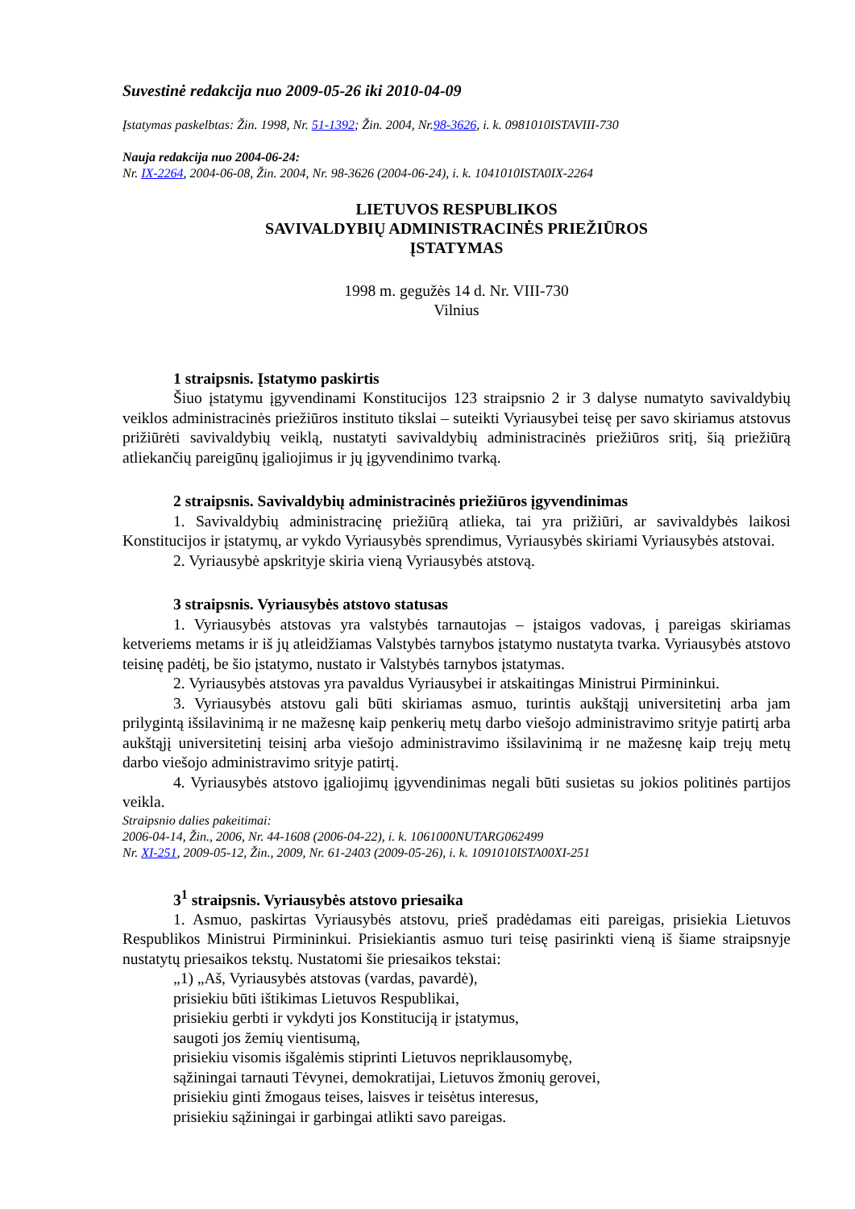Suvestinė redakcija nuo 2009-05-26 iki 2010-04-09
Įstatymas paskelbtas: Žin. 1998, Nr. 51-1392; Žin. 2004, Nr.98-3626, i. k. 0981010ISTAVIII-730
Nauja redakcija nuo 2004-06-24:
Nr. IX-2264, 2004-06-08, Žin. 2004, Nr. 98-3626 (2004-06-24), i. k. 1041010ISTA0IX-2264
LIETUVOS RESPUBLIKOS
SAVIVALDYBIŲ ADMINISTRACINĖS PRIEŽIŪROS
ĮSTATYMAS
1998 m. gegužės 14 d. Nr. VIII-730
Vilnius
1 straipsnis. Įstatymo paskirtis
Šiuo įstatymu įgyvendinami Konstitucijos 123 straipsnio 2 ir 3 dalyse numatyto savivaldybių veiklos administracinės priežiūros instituto tikslai – suteikti Vyriausybei teisę per savo skiriamus atstovus prižiūrėti savivaldybių veiklą, nustatyti savivaldybių administracinės priežiūros sritį, šią priežiūrą atliekančių pareigūnų įgaliojimus ir jų įgyvendinimo tvarką.
2 straipsnis. Savivaldybių administracinės priežiūros įgyvendinimas
1. Savivaldybių administracinę priežiūrą atlieka, tai yra prižiūri, ar savivaldybės laikosi Konstitucijos ir įstatymų, ar vykdo Vyriausybės sprendimus, Vyriausybės skiriami Vyriausybės atstovai.
2. Vyriausybė apskrityje skiria vieną Vyriausybės atstovą.
3 straipsnis. Vyriausybės atstovo statusas
1. Vyriausybės atstovas yra valstybės tarnautojas – įstaigos vadovas, į pareigas skiriamas ketveriems metams ir iš jų atleidžiamas Valstybės tarnybos įstatymo nustatyta tvarka. Vyriausybės atstovo teisinę padėtį, be šio įstatymo, nustato ir Valstybės tarnybos įstatymas.
2. Vyriausybės atstovas yra pavaldus Vyriausybei ir atskaitingas Ministrui Pirmininkui.
3. Vyriausybės atstovu gali būti skiriamas asmuo, turintis aukštąjį universitetinį arba jam prilygintą išsilavinimą ir ne mažesnę kaip penkerių metų darbo viešojo administravimo srityje patirtį arba aukštąjį universitetinį teisinį arba viešojo administravimo išsilavinimą ir ne mažesnę kaip trejų metų darbo viešojo administravimo srityje patirtį.
4. Vyriausybės atstovo įgaliojimų įgyvendinimas negali būti susietas su jokios politinės partijos veikla.
Straipsnio dalies pakeitimai:
2006-04-14, Žin., 2006, Nr. 44-1608 (2006-04-22), i. k. 1061000NUTARG062499
Nr. XI-251, 2009-05-12, Žin., 2009, Nr. 61-2403 (2009-05-26), i. k. 1091010ISTA00XI-251
3<sup>1</sup> straipsnis. Vyriausybės atstovo priesaika
1. Asmuo, paskirtas Vyriausybės atstovu, prieš pradėdamas eiti pareigas, prisiekia Lietuvos Respublikos Ministrui Pirmininkui. Prisiekiantis asmuo turi teisę pasirinkti vieną iš šiame straipsnyje nustatytų priesaikos tekstų. Nustatomi šie priesaikos tekstai:
„1) „Aš, Vyriausybės atstovas (vardas, pavardė),
prisiekiu būti ištikimas Lietuvos Respublikai,
prisiekiu gerbti ir vykdyti jos Konstituciją ir įstatymus,
saugoti jos žemių vientisumą,
prisiekiu visomis išgalėmis stiprinti Lietuvos nepriklausomybę,
sąžiningai tarnauti Tėvynei, demokratijai, Lietuvos žmonių gerovei,
prisiekiu ginti žmogaus teises, laisves ir teisėtus interesus,
prisiekiu sąžiningai ir garbingai atlikti savo pareigas.